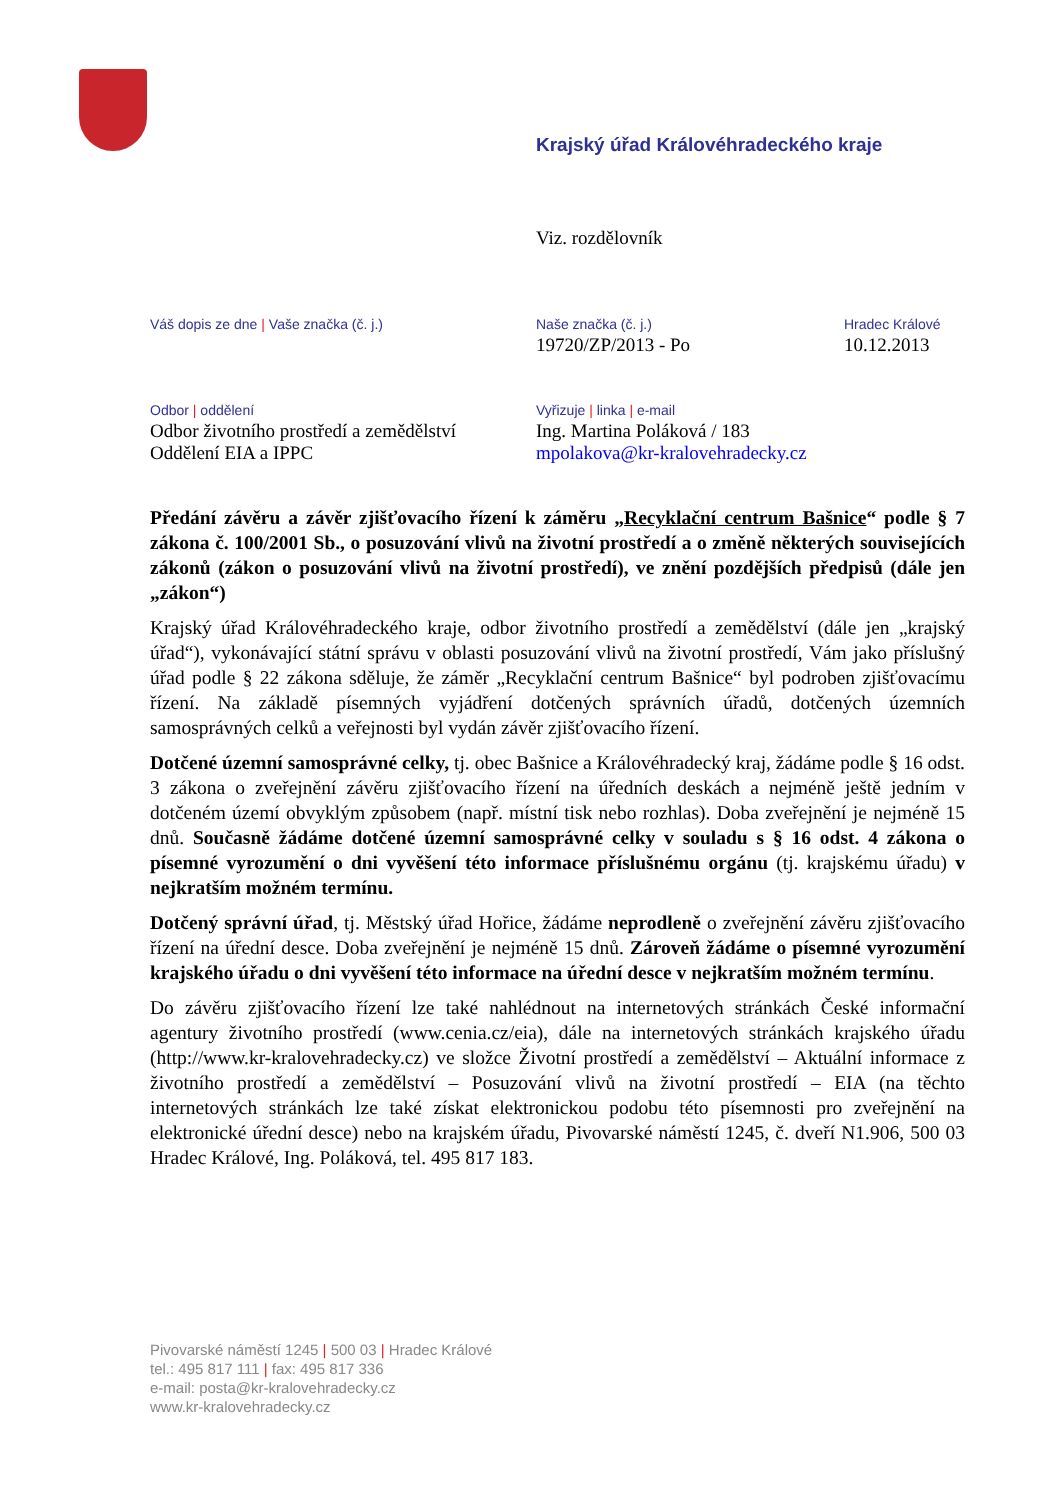Krajský úřad Královéhradeckého kraje
Viz. rozdělovník
Váš dopis ze dne | Vaše značka (č. j.)
Naše značka (č. j.)
19720/ZP/2013 - Po
Hradec Králové
10.12.2013
Odbor | oddělení
Odbor životního prostředí a zemědělství
Oddělení EIA a IPPC
Vyřizuje | linka | e-mail
Ing. Martina Poláková / 183
mpolakova@kr-kralovehradecky.cz
Předání závěru a závěr zjišťovacího řízení k záměru „Recyklační centrum Bašnice“ podle § 7 zákona č. 100/2001 Sb., o posuzování vlivů na životní prostředí a o změně některých souvisejících zákonů (zákon o posuzování vlivů na životní prostředí), ve znění pozdějších předpisů (dále jen „zákon“)
Krajský úřad Královéhradeckého kraje, odbor životního prostředí a zemědělství (dále jen „krajský úřad“), vykonávající státní správu v oblasti posuzování vlivů na životní prostředí, Vám jako příslušný úřad podle § 22 zákona sděluje, že záměr „Recyklační centrum Bašnice“ byl podroben zjišťovacímu řízení. Na základě písemných vyjádření dotčených správních úřadů, dotčených územních samosprávných celků a veřejnosti byl vydán závěr zjišťovacího řízení.
Dotčené územní samosprávné celky, tj. obec Bašnice a Královéhradecký kraj, žádáme podle § 16 odst. 3 zákona o zveřejnění závěru zjišťovacího řízení na úředních deskách a nejméně ještě jedním v dotčeném území obvyklým způsobem (např. místní tisk nebo rozhlas). Doba zveřejnění je nejméně 15 dnů. Současně žádáme dotčené územní samosprávné celky v souladu s § 16 odst. 4 zákona o písemné vyrozumění o dni vyvěšení této informace příslušnému orgánu (tj. krajskému úřadu) v nejkratším možném termínu.
Dotčený správní úřad, tj. Městský úřad Hořice, žádáme neprodleně o zveřejnění závěru zjišťovacího řízení na úřední desce. Doba zveřejnění je nejméně 15 dnů. Zároveň žádáme o písemné vyrozumění krajského úřadu o dni vyvěšení této informace na úřední desce v nejkratším možném termínu.
Do závěru zjišťovacího řízení lze také nahlédnout na internetových stránkách České informační agentury životního prostředí (www.cenia.cz/eia), dále na internetových stránkách krajského úřadu (http://www.kr-kralovehradecky.cz) ve složce Životní prostředí a zemědělství – Aktuální informace z životního prostředí a zemědělství – Posuzování vlivů na životní prostředí – EIA (na těchto internetových stránkách lze také získat elektronickou podobu této písemnosti pro zveřejnění na elektronické úřední desce) nebo na krajském úřadu, Pivovarské náměstí 1245, č. dveří N1.906, 500 03 Hradec Králové, Ing. Poláková, tel. 495 817 183.
Pivovarské náměstí 1245 | 500 03 | Hradec Králové
tel.: 495 817 111 | fax: 495 817 336
e-mail: posta@kr-kralovehradecky.cz
www.kr-kralovehradecky.cz